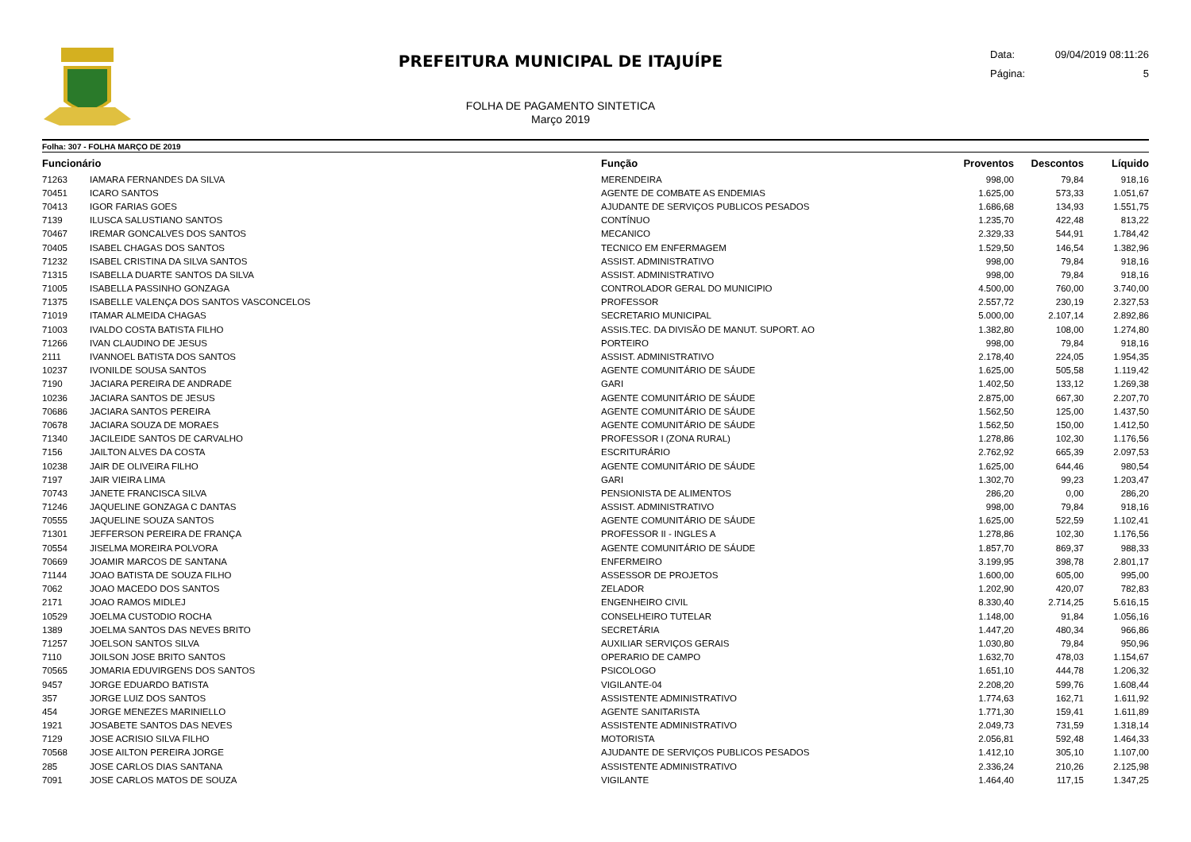PREFEITURA MUNICIPAL DE ITAJUÍPE
FOLHA DE PAGAMENTO SINTETICA
Março 2019
Data: 09/04/2019 08:11:26
Página: 5
Folha: 307 - FOLHA MARÇO DE 2019
| Funcionário | | Função | Proventos | Descontos | Líquido | |
| --- | --- | --- | --- | --- | --- | --- |
| 71263 | IAMARA FERNANDES DA SILVA | MERENDEIRA | 998,00 | 79,84 | 918,16 | |
| 70451 | ICARO SANTOS | AGENTE DE COMBATE AS ENDEMIAS | 1.625,00 | 573,33 | 1.051,67 | |
| 70413 | IGOR FARIAS GOES | AJUDANTE DE SERVIÇOS PUBLICOS PESADOS | 1.686,68 | 134,93 | 1.551,75 | |
| 7139 | ILUSCA SALUSTIANO SANTOS | CONTÍNUO | 1.235,70 | 422,48 | 813,22 | |
| 70467 | IREMAR GONCALVES DOS SANTOS | MECANICO | 2.329,33 | 544,91 | 1.784,42 | |
| 70405 | ISABEL CHAGAS DOS SANTOS | TECNICO EM ENFERMAGEM | 1.529,50 | 146,54 | 1.382,96 | |
| 71232 | ISABEL CRISTINA DA SILVA SANTOS | ASSIST. ADMINISTRATIVO | 998,00 | 79,84 | 918,16 | |
| 71315 | ISABELLA DUARTE SANTOS DA SILVA | ASSIST. ADMINISTRATIVO | 998,00 | 79,84 | 918,16 | |
| 71005 | ISABELLA PASSINHO GONZAGA | CONTROLADOR GERAL DO MUNICIPIO | 4.500,00 | 760,00 | 3.740,00 | |
| 71375 | ISABELLE VALENÇA DOS SANTOS VASCONCELOS | PROFESSOR | 2.557,72 | 230,19 | 2.327,53 | |
| 71019 | ITAMAR ALMEIDA CHAGAS | SECRETARIO MUNICIPAL | 5.000,00 | 2.107,14 | 2.892,86 | |
| 71003 | IVALDO COSTA BATISTA FILHO | ASSIS.TEC. DA DIVISÃO DE MANUT. SUPORT. AO | 1.382,80 | 108,00 | 1.274,80 | |
| 71266 | IVAN CLAUDINO DE JESUS | PORTEIRO | 998,00 | 79,84 | 918,16 | |
| 2111 | IVANNOEL BATISTA DOS SANTOS | ASSIST. ADMINISTRATIVO | 2.178,40 | 224,05 | 1.954,35 | |
| 10237 | IVONILDE SOUSA SANTOS | AGENTE COMUNITÁRIO DE SÁUDE | 1.625,00 | 505,58 | 1.119,42 | |
| 7190 | JACIARA PEREIRA DE ANDRADE | GARI | 1.402,50 | 133,12 | 1.269,38 | |
| 10236 | JACIARA SANTOS DE JESUS | AGENTE COMUNITÁRIO DE SÁUDE | 2.875,00 | 667,30 | 2.207,70 | |
| 70686 | JACIARA SANTOS PEREIRA | AGENTE COMUNITÁRIO DE SÁUDE | 1.562,50 | 125,00 | 1.437,50 | |
| 70678 | JACIARA SOUZA DE MORAES | AGENTE COMUNITÁRIO DE SÁUDE | 1.562,50 | 150,00 | 1.412,50 | |
| 71340 | JACILEIDE SANTOS DE CARVALHO | PROFESSOR I (ZONA RURAL) | 1.278,86 | 102,30 | 1.176,56 | |
| 7156 | JAILTON ALVES DA COSTA | ESCRITURÁRIO | 2.762,92 | 665,39 | 2.097,53 | |
| 10238 | JAIR DE OLIVEIRA FILHO | AGENTE COMUNITÁRIO DE SÁUDE | 1.625,00 | 644,46 | 980,54 | |
| 7197 | JAIR VIEIRA LIMA | GARI | 1.302,70 | 99,23 | 1.203,47 | |
| 70743 | JANETE FRANCISCA SILVA | PENSIONISTA DE ALIMENTOS | 286,20 | 0,00 | 286,20 | |
| 71246 | JAQUELINE GONZAGA C DANTAS | ASSIST. ADMINISTRATIVO | 998,00 | 79,84 | 918,16 | |
| 70555 | JAQUELINE SOUZA SANTOS | AGENTE COMUNITÁRIO DE SÁUDE | 1.625,00 | 522,59 | 1.102,41 | |
| 71301 | JEFFERSON PEREIRA DE FRANÇA | PROFESSOR II - INGLES A | 1.278,86 | 102,30 | 1.176,56 | |
| 70554 | JISELMA MOREIRA POLVORA | AGENTE COMUNITÁRIO DE SÁUDE | 1.857,70 | 869,37 | 988,33 | |
| 70669 | JOAMIR MARCOS DE SANTANA | ENFERMEIRO | 3.199,95 | 398,78 | 2.801,17 | |
| 71144 | JOAO BATISTA DE SOUZA FILHO | ASSESSOR DE PROJETOS | 1.600,00 | 605,00 | 995,00 | |
| 7062 | JOAO MACEDO DOS SANTOS | ZELADOR | 1.202,90 | 420,07 | 782,83 | |
| 2171 | JOAO RAMOS MIDLEJ | ENGENHEIRO CIVIL | 8.330,40 | 2.714,25 | 5.616,15 | |
| 10529 | JOELMA CUSTODIO ROCHA | CONSELHEIRO TUTELAR | 1.148,00 | 91,84 | 1.056,16 | |
| 1389 | JOELMA SANTOS DAS NEVES BRITO | SECRETÁRIA | 1.447,20 | 480,34 | 966,86 | |
| 71257 | JOELSON SANTOS SILVA | AUXILIAR SERVIÇOS GERAIS | 1.030,80 | 79,84 | 950,96 | |
| 7110 | JOILSON JOSE BRITO SANTOS | OPERARIO DE CAMPO | 1.632,70 | 478,03 | 1.154,67 | |
| 70565 | JOMARIA EDUVIRGENS DOS SANTOS | PSICOLOGO | 1.651,10 | 444,78 | 1.206,32 | |
| 9457 | JORGE EDUARDO BATISTA | VIGILANTE-04 | 2.208,20 | 599,76 | 1.608,44 | |
| 357 | JORGE LUIZ DOS SANTOS | ASSISTENTE ADMINISTRATIVO | 1.774,63 | 162,71 | 1.611,92 | |
| 454 | JORGE MENEZES MARINIELLO | AGENTE SANITARISTA | 1.771,30 | 159,41 | 1.611,89 | |
| 1921 | JOSABETE SANTOS DAS NEVES | ASSISTENTE ADMINISTRATIVO | 2.049,73 | 731,59 | 1.318,14 | |
| 7129 | JOSE ACRISIO SILVA FILHO | MOTORISTA | 2.056,81 | 592,48 | 1.464,33 | |
| 70568 | JOSE AILTON PEREIRA JORGE | AJUDANTE DE SERVIÇOS PUBLICOS PESADOS | 1.412,10 | 305,10 | 1.107,00 | |
| 285 | JOSE CARLOS DIAS SANTANA | ASSISTENTE ADMINISTRATIVO | 2.336,24 | 210,26 | 2.125,98 | |
| 7091 | JOSE CARLOS MATOS DE SOUZA | VIGILANTE | 1.464,40 | 117,15 | 1.347,25 | |